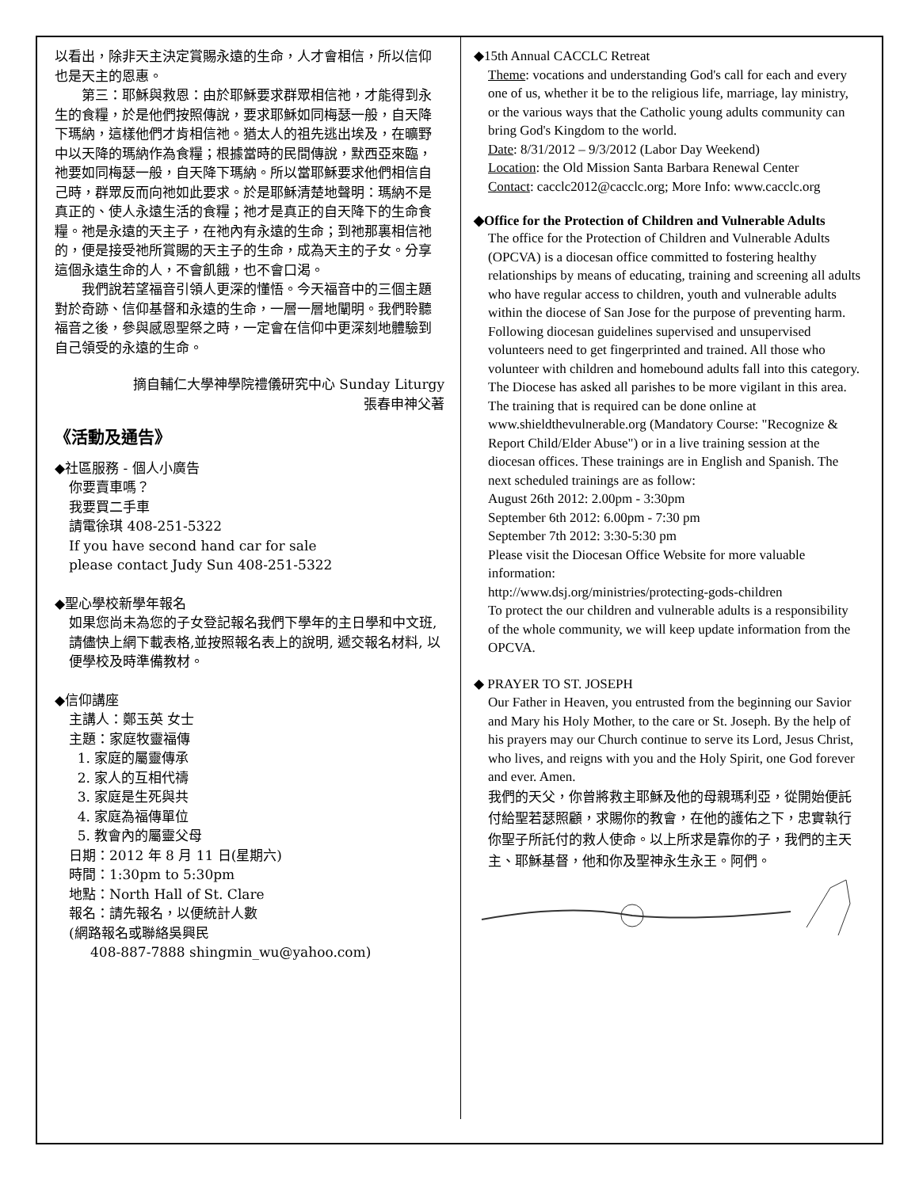以看出，除非天主決定賞賜永遠的生命，人才會相信，所以信仰也是天主的恩惠。
第三：耶穌與救恩：由於耶穌要求群眾相信祂，才能得到永生的食糧，於是他們按照傳說，要求耶穌如同梅瑟一般，自天降下瑪納，這樣他們才肯相信祂。猶太人的祖先逃出埃及，在曠野中以天降的瑪納作為食糧；根據當時的民間傳說，默西亞來臨，祂要如同梅瑟一般，自天降下瑪納。所以當耶穌要求他們相信自己時，群眾反而向祂如此要求。於是耶穌清楚地聲明：瑪納不是真正的、使人永遠生活的食糧；祂才是真正的自天降下的生命食糧。祂是永遠的天主子，在祂內有永遠的生命；到祂那裏相信祂的，便是接受祂所賞賜的天主子的生命，成為天主的子女。分享這個永遠生命的人，不會飢餓，也不會口渴。
我們說若望福音引領人更深的懂悟。今天福音中的三個主題對於奇跡、信仰基督和永遠的生命，一層一層地闡明。我們聆聽福音之後，參與感恩聖祭之時，一定會在信仰中更深刻地體驗到自己領受的永遠的生命。
摘自輔仁大學神學院禮儀研究中心 Sunday Liturgy
張春申神父著
《活動及通告》
◆社區服務 - 個人小廣告
你要賣車嗎？
我要買二手車
請電徐琪 408-251-5322
If you have second hand car for sale
please contact Judy Sun 408-251-5322
◆聖心學校新學年報名
如果您尚未為您的子女登記報名我們下學年的主日學和中文班, 請儘快上網下載表格,並按照報名表上的說明, 遞交報名材料, 以便學校及時準備教材。
◆信仰講座
主講人：鄭玉英 女士
主題：家庭牧靈福傳
1. 家庭的屬靈傳承
2. 家人的互相代禱
3. 家庭是生死與共
4. 家庭為福傳單位
5. 教會內的屬靈父母
日期：2012 年 8 月 11 日(星期六)
時間：1:30pm to 5:30pm
地點：North Hall of St. Clare
報名：請先報名，以便統計人數
(網路報名或聯絡吳興民
408-887-7888 shingmin_wu@yahoo.com)
◆15th Annual CACCLC Retreat
Theme: vocations and understanding God's call for each and every one of us, whether it be to the religious life, marriage, lay ministry, or the various ways that the Catholic young adults community can bring God's Kingdom to the world.
Date: 8/31/2012 – 9/3/2012 (Labor Day Weekend)
Location: the Old Mission Santa Barbara Renewal Center
Contact: cacclc2012@cacclc.org; More Info: www.cacclc.org
◆Office for the Protection of Children and Vulnerable Adults
The office for the Protection of Children and Vulnerable Adults (OPCVA) is a diocesan office committed to fostering healthy relationships by means of educating, training and screening all adults who have regular access to children, youth and vulnerable adults within the diocese of San Jose for the purpose of preventing harm. Following diocesan guidelines supervised and unsupervised volunteers need to get fingerprinted and trained. All those who volunteer with children and homebound adults fall into this category. The Diocese has asked all parishes to be more vigilant in this area. The training that is required can be done online at www.shieldthevulnerable.org (Mandatory Course: "Recognize & Report Child/Elder Abuse") or in a live training session at the diocesan offices. These trainings are in English and Spanish. The next scheduled trainings are as follow:
August 26th 2012: 2.00pm - 3:30pm
September 6th 2012: 6.00pm - 7:30 pm
September 7th 2012: 3:30-5:30 pm
Please visit the Diocesan Office Website for more valuable information:
http://www.dsj.org/ministries/protecting-gods-children
To protect the our children and vulnerable adults is a responsibility of the whole community, we will keep update information from the OPCVA.
◆ PRAYER TO ST. JOSEPH
Our Father in Heaven, you entrusted from the beginning our Savior and Mary his Holy Mother, to the care or St. Joseph. By the help of his prayers may our Church continue to serve its Lord, Jesus Christ, who lives, and reigns with you and the Holy Spirit, one God forever and ever. Amen.
我們的天父，你曾將救主耶穌及他的母親瑪利亞，從開始便託付給聖若瑟照顧，求賜你的教會，在他的護佑之下，忠實執行你聖子所託付的救人使命。以上所求是靠你的子，我們的主天主、耶穌基督，他和你及聖神永生永王。阿們。